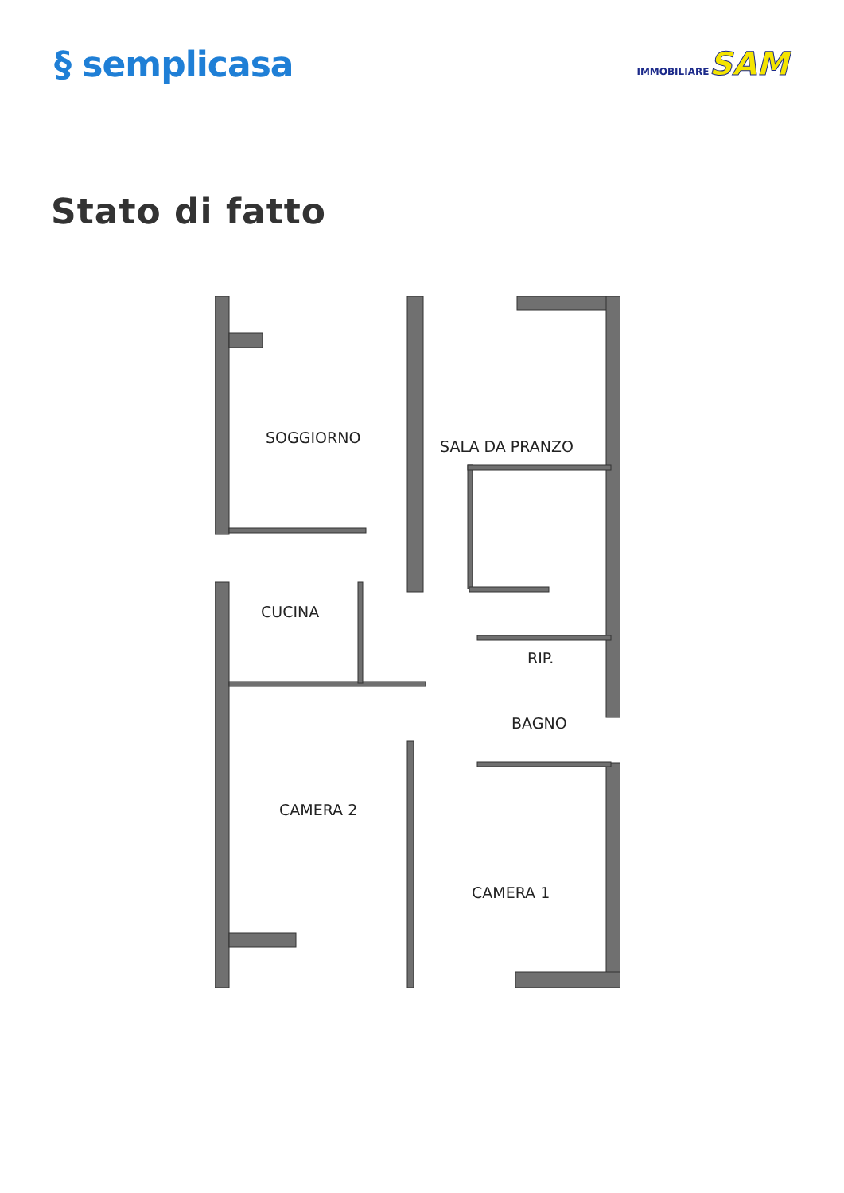§ semplicasa
IMMOBILIARESAM
Stato di fatto
SOGGIORNO
SALA DA PRANZO
CUCINA
RIP.
BAGNO
CAMERA 2
CAMERA 1